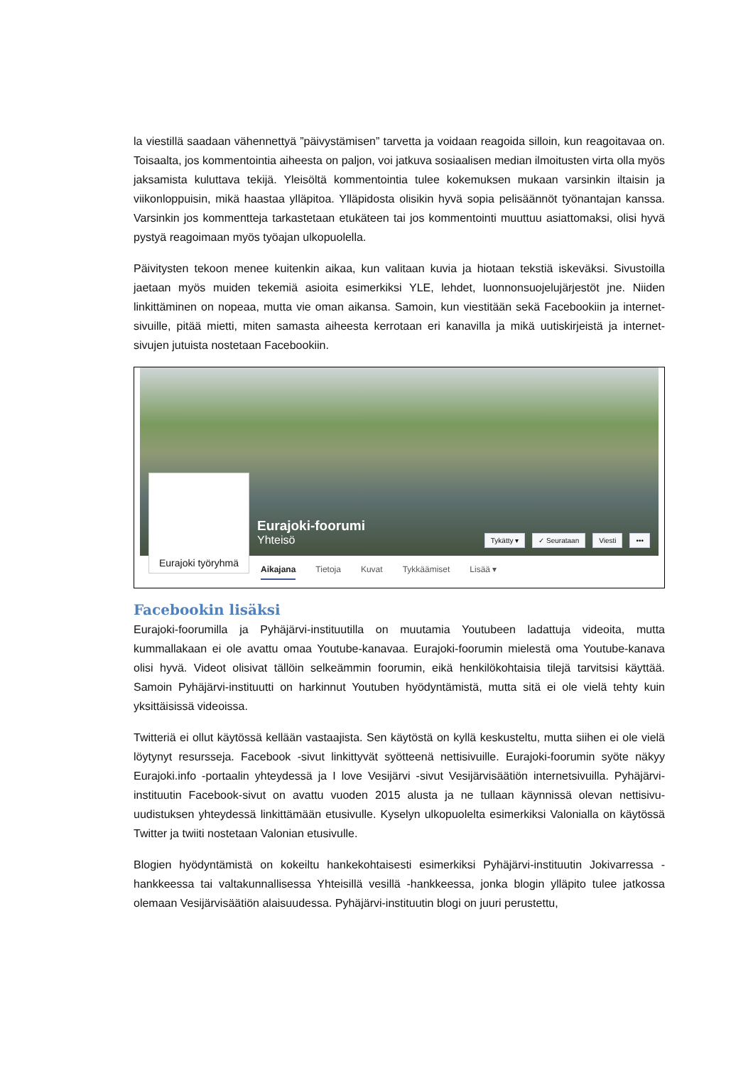la viestillä saadaan vähennettyä ”päivystämisen” tarvetta ja voidaan reagoida silloin, kun reagoi­tavaa on. Toisaalta, jos kommentointia aiheesta on paljon, voi jatkuva sosiaalisen median ilmoi­tusten virta olla myös jaksamista kuluttava tekijä. Yleisöltä kommentointia tulee kokemuksen mukaan varsinkin iltaisin ja viikonloppuisin, mikä haastaa ylläpitoa. Ylläpidosta olisikin hyvä so­pia pelisäännöt työnantajan kanssa. Varsinkin jos kommentteja tarkastetaan etukäteen tai jos kommentointi muuttuu asiattomaksi, olisi hyvä pystyä reagoimaan myös työajan ulkopuolella.
Päivitysten tekoon menee kuitenkin aikaa, kun valitaan kuvia ja hiotaan tekstiä iskeväksi. Sivus­toilla jaetaan myös muiden tekemiä asioita esimerkiksi YLE, lehdet, luonnonsuojelujärjestöt jne. Niiden linkittäminen on nopeaa, mutta vie oman aikansa. Samoin, kun viestitään sekä Faceboo­kiin ja internet-sivuille, pitää mietti, miten samasta aiheesta kerrotaan eri kanavilla ja mikä uu­tiskirjeistä ja internet-sivujen jutuista nostetaan Facebookiin.
Eurajoki työryhmä
Eurajoki-foorumi
Yhteisö
Tykätty ▾ ✓ Seurataan Viesti •••
Aikajana Tietoja Kuvat Tykkäämiset Lisää ▾
Facebookin lisäksi
Eurajoki-foorumilla ja Pyhäjärvi-instituutilla on muutamia Youtubeen ladattuja videoita, mutta kummallakaan ei ole avattu omaa Youtube-kanavaa. Eurajoki-foorumin mielestä oma Youtube-kanava olisi hyvä. Videot olisivat tällöin selkeämmin foorumin, eikä henkilökohtaisia tilejä tarvit­sisi käyttää. Samoin Pyhäjärvi-instituutti on harkinnut Youtuben hyödyntämistä, mutta sitä ei ole vielä tehty kuin yksittäisissä videoissa.
Twitteriä ei ollut käytössä kellään vastaajista. Sen käytöstä on kyllä keskusteltu, mutta siihen ei ole vielä löytynyt resursseja. Facebook -sivut linkittyvät syötteenä nettisivuille. Eurajoki-foorumin syöte näkyy Eurajoki.info -portaalin yhteydessä ja I love Vesijärvi -sivut Vesijärvisäätiön internetsivuilla. Pyhäjärvi-instituutin Facebook-sivut on avattu vuoden 2015 alusta ja ne tullaan käynnissä olevan nettisivu-uudistuksen yhteydessä linkittämään etusivulle. Kyselyn ulkopuolelta esimerkiksi Valonialla on käytössä Twitter ja twiiti nostetaan Valonian etusivulle.
Blogien hyödyntämistä on kokeiltu hankekohtaisesti esimerkiksi Pyhäjärvi-instituutin Jokivarres­sa -hankkeessa tai valtakunnallisessa Yhteisillä vesillä -hankkeessa, jonka blogin ylläpito tulee jatkossa olemaan Vesijärvisäätiön alaisuudessa. Pyhäjärvi-instituutin blogi on juuri perustettu,